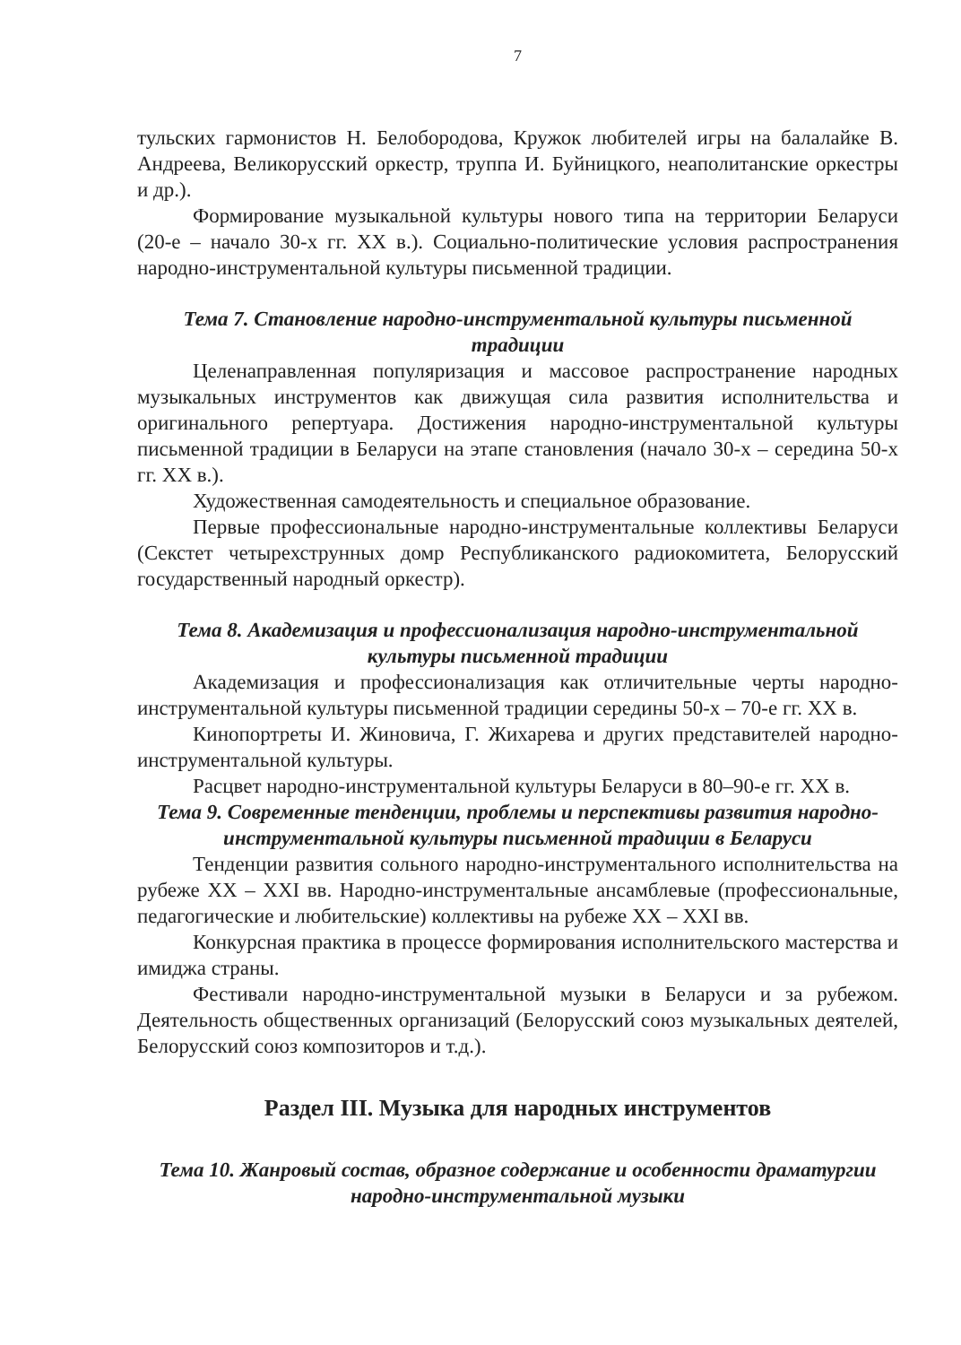7
тульских гармонистов Н. Белобородова, Кружок любителей игры на балалайке В. Андреева, Великорусский оркестр, труппа И. Буйницкого, неаполитанские оркестры и др.).
Формирование музыкальной культуры нового типа на территории Беларуси (20-е – начало 30-х гг. XX в.). Социально-политические условия распространения народно-инструментальной культуры письменной традиции.
Тема 7. Становление народно-инструментальной культуры письменной традиции
Целенаправленная популяризация и массовое распространение народных музыкальных инструментов как движущая сила развития исполнительства и оригинального репертуара. Достижения народно-инструментальной культуры письменной традиции в Беларуси на этапе становления (начало 30-х – середина 50-х гг. XX в.).
Художественная самодеятельность и специальное образование.
Первые профессиональные народно-инструментальные коллективы Беларуси (Секстет четырехструнных домр Республиканского радиокомитета, Белорусский государственный народный оркестр).
Тема 8. Академизация и профессионализация народно-инструментальной культуры письменной традиции
Академизация и профессионализация как отличительные черты народно-инструментальной культуры письменной традиции середины 50-х – 70-е гг. XX в.
Кинопортреты И. Жиновича, Г. Жихарева и других представителей народно-инструментальной культуры.
Расцвет народно-инструментальной культуры Беларуси в 80–90-е гг. XX в.
Тема 9. Современные тенденции, проблемы и перспективы развития народно-инструментальной культуры письменной традиции в Беларуси
Тенденции развития сольного народно-инструментального исполнительства на рубеже XX – XXI вв. Народно-инструментальные ансамблевые (профессиональные, педагогические и любительские) коллективы на рубеже XX – XXI вв.
Конкурсная практика в процессе формирования исполнительского мастерства и имиджа страны.
Фестивали народно-инструментальной музыки в Беларуси и за рубежом. Деятельность общественных организаций (Белорусский союз музыкальных деятелей, Белорусский союз композиторов и т.д.).
Раздел III. Музыка для народных инструментов
Тема 10. Жанровый состав, образное содержание и особенности драматургии народно-инструментальной музыки